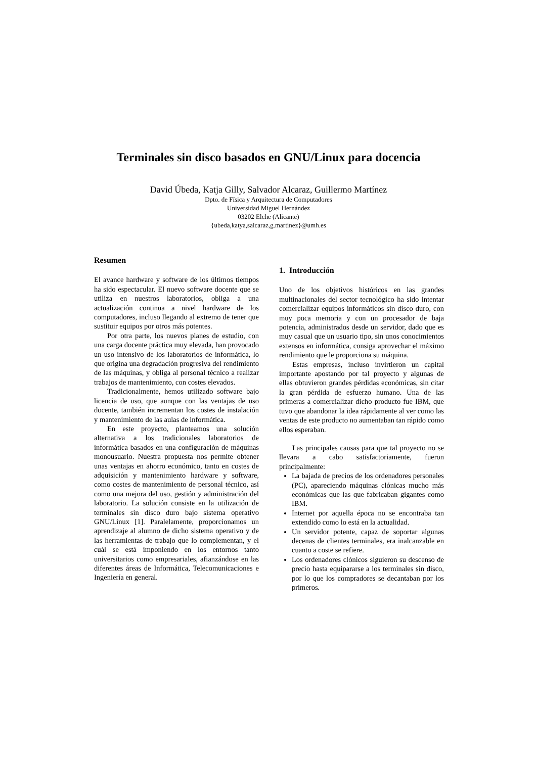Terminales sin disco basados en GNU/Linux para docencia
David Úbeda, Katja Gilly, Salvador Alcaraz, Guillermo Martínez
Dpto. de Física y Arquitectura de Computadores
Universidad Miguel Hernández
03202 Elche (Alicante)
{ubeda,katya,salcaraz,g.martinez}@umh.es
Resumen
El avance hardware y software de los últimos tiempos ha sido espectacular. El nuevo software docente que se utiliza en nuestros laboratorios, obliga a una actualización continua a nivel hardware de los computadores, incluso llegando al extremo de tener que sustituir equipos por otros más potentes.
Por otra parte, los nuevos planes de estudio, con una carga docente práctica muy elevada, han provocado un uso intensivo de los laboratorios de informática, lo que origina una degradación progresiva del rendimiento de las máquinas, y obliga al personal técnico a realizar trabajos de mantenimiento, con costes elevados.
Tradicionalmente, hemos utilizado software bajo licencia de uso, que aunque con las ventajas de uso docente, también incrementan los costes de instalación y mantenimiento de las aulas de informática.
En este proyecto, planteamos una solución alternativa a los tradicionales laboratorios de informática basados en una configuración de máquinas monousuario. Nuestra propuesta nos permite obtener unas ventajas en ahorro económico, tanto en costes de adquisición y mantenimiento hardware y software, como costes de mantenimiento de personal técnico, así como una mejora del uso, gestión y administración del laboratorio. La solución consiste en la utilización de terminales sin disco duro bajo sistema operativo GNU/Linux [1]. Paralelamente, proporcionamos un aprendizaje al alumno de dicho sistema operativo y de las herramientas de trabajo que lo complementan, y el cuál se está imponiendo en los entornos tanto universitarios como empresariales, afianzándose en las diferentes áreas de Informática, Telecomunicaciones e Ingeniería en general.
1. Introducción
Uno de los objetivos históricos en las grandes multinacionales del sector tecnológico ha sido intentar comercializar equipos informáticos sin disco duro, con muy poca memoria y con un procesador de baja potencia, administrados desde un servidor, dado que es muy casual que un usuario tipo, sin unos conocimientos extensos en informática, consiga aprovechar el máximo rendimiento que le proporciona su máquina.
Estas empresas, incluso invirtieron un capital importante apostando por tal proyecto y algunas de ellas obtuvieron grandes pérdidas económicas, sin citar la gran pérdida de esfuerzo humano. Una de las primeras a comercializar dicho producto fue IBM, que tuvo que abandonar la idea rápidamente al ver como las ventas de este producto no aumentaban tan rápido como ellos esperaban.
Las principales causas para que tal proyecto no se llevara a cabo satisfactoriamente, fueron principalmente:
La bajada de precios de los ordenadores personales (PC), apareciendo máquinas clónicas mucho más económicas que las que fabricaban gigantes como IBM.
Internet por aquella época no se encontraba tan extendido como lo está en la actualidad.
Un servidor potente, capaz de soportar algunas decenas de clientes terminales, era inalcanzable en cuanto a coste se refiere.
Los ordenadores clónicos siguieron su descenso de precio hasta equipararse a los terminales sin disco, por lo que los compradores se decantaban por los primeros.